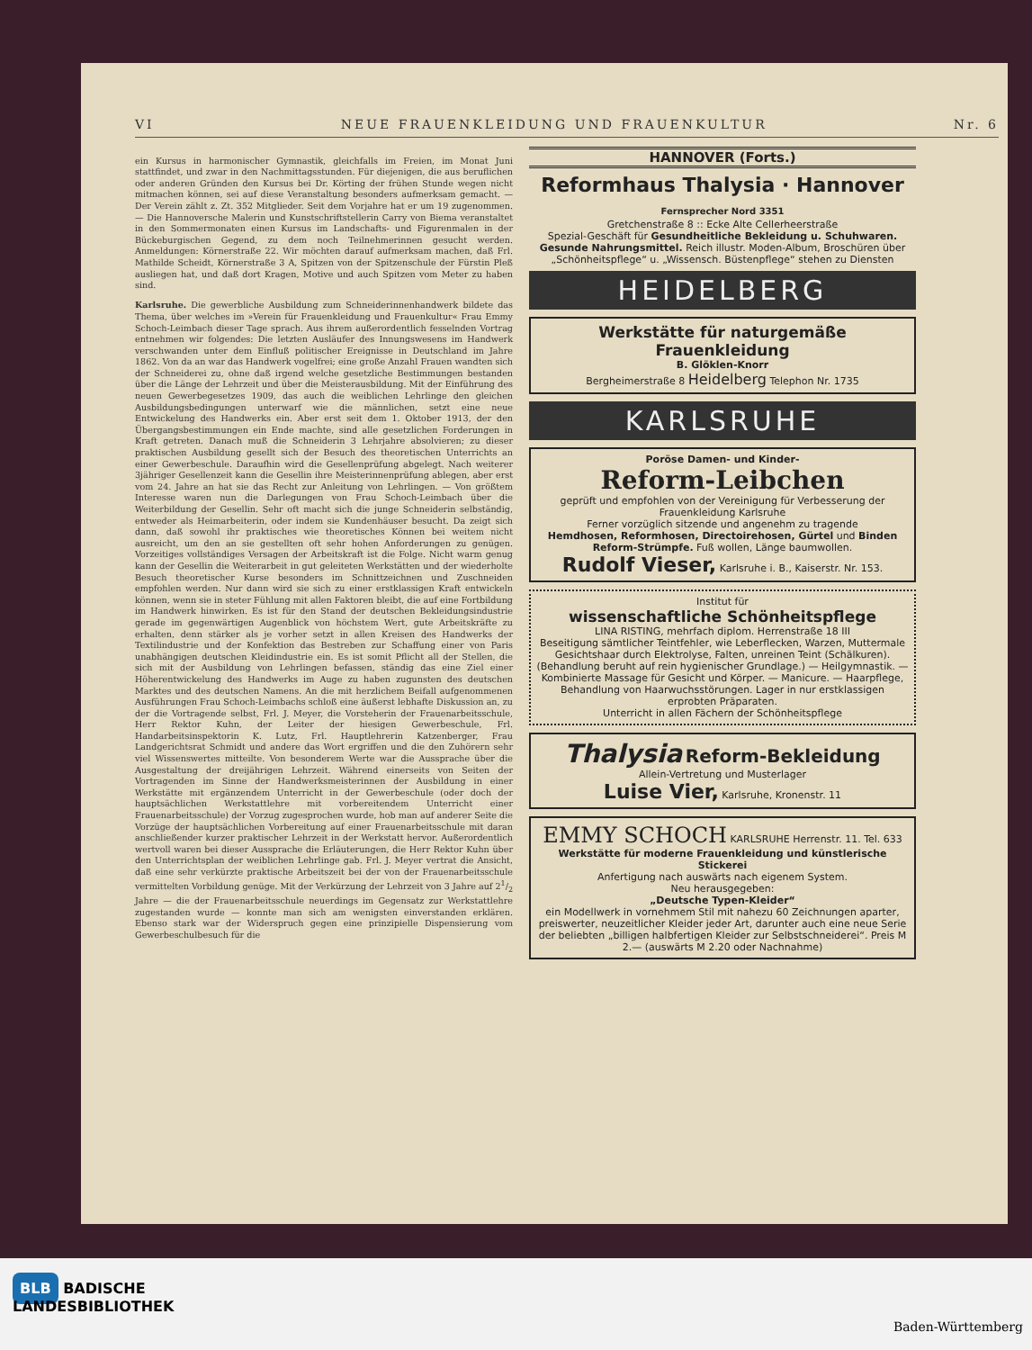VI NEUE FRAUENKLEIDUNG UND FRAUENKULTUR Nr. 6
ein Kursus in harmonischer Gymnastik, gleichfalls im Freien, im Monat Juni stattfindet, und zwar in den Nachmittagsstunden. Für diejenigen, die aus beruflichen oder anderen Gründen den Kursus bei Dr. Körting der frühen Stunde wegen nicht mitmachen können, sei auf diese Veranstaltung besonders aufmerksam gemacht. — Der Verein zählt z. Zt. 352 Mitglieder. Seit dem Vorjahre hat er um 19 zugenommen. — Die Hannoversche Malerin und Kunstschriftstellerin Carry von Biema veranstaltet in den Sommermonaten einen Kursus im Landschafts- und Figurenmalen in der Bückeburgischen Gegend, zu dem noch Teilnehmerinnen gesucht werden. Anmeldungen: Körnerstraße 22. Wir möchten darauf aufmerksam machen, daß Frl. Mathilde Scheidt, Körnerstraße 3 A, Spitzen von der Spitzenschule der Fürstin Pleß ausliegen hat, und daß dort Kragen, Motive und auch Spitzen vom Meter zu haben sind.
Karlsruhe. Die gewerbliche Ausbildung zum Schneiderinnenhandwerk bildete das Thema, über welches im »Verein für Frauenkleidung und Frauenkultur« Frau Emmy Schoch-Leimbach dieser Tage sprach. Aus ihrem außerordentlich fesselnden Vortrag entnehmen wir folgendes: Die letzten Ausläufer des Innungswesens im Handwerk verschwanden unter dem Einfluß politischer Ereignisse in Deutschland im Jahre 1862. Von da an war das Handwerk vogelfrei; eine große Anzahl Frauen wandten sich der Schneiderei zu, ohne daß irgend welche gesetzliche Bestimmungen bestanden über die Länge der Lehrzeit und über die Meisterausbildung. Mit der Einführung des neuen Gewerbegesetzes 1909, das auch die weiblichen Lehrlinge den gleichen Ausbildungsbedingungen unterwarf wie die männlichen, setzt eine neue Entwickelung des Handwerks ein. Aber erst seit dem 1. Oktober 1913, der den Übergangsbestimmungen ein Ende machte, sind alle gesetzlichen Forderungen in Kraft getreten. Danach muß die Schneiderin 3 Lehrjahre absolvieren; zu dieser praktischen Ausbildung gesellt sich der Besuch des theoretischen Unterrichts an einer Gewerbeschule. Daraufhin wird die Gesellenprüfung abgelegt. Nach weiterer 3jähriger Gesellenzeit kann die Gesellin ihre Meisterinnenprüfung ablegen, aber erst vom 24. Jahre an hat sie das Recht zur Anleitung von Lehrlingen. — Von größtem Interesse waren nun die Darlegungen von Frau Schoch-Leimbach über die Weiterbildung der Gesellin. Sehr oft macht sich die junge Schneiderin selbständig, entweder als Heimarbeiterin, oder indem sie Kundenhäuser besucht. Da zeigt sich dann, daß sowohl ihr praktisches wie theoretisches Können bei weitem nicht ausreicht, um den an sie gestellten oft sehr hohen Anforderungen zu genügen. Vorzeitiges vollständiges Versagen der Arbeitskraft ist die Folge. Nicht warm genug kann der Gesellin die Weiterarbeit in gut geleiteten Werkstätten und der wiederholte Besuch theoretischer Kurse besonders im Schnittzeichnen und Zuschneiden empfohlen werden. Nur dann wird sie sich zu einer erstklassigen Kraft entwickeln können, wenn sie in steter Fühlung mit allen Faktoren bleibt, die auf eine Fortbildung im Handwerk hinwirken. Es ist für den Stand der deutschen Bekleidungsindustrie gerade im gegenwärtigen Augenblick von höchstem Wert, gute Arbeitskräfte zu erhalten, denn stärker als je vorher setzt in allen Kreisen des Handwerks der Textilindustrie und der Konfektion das Bestreben zur Schaffung einer von Paris unabhängigen deutschen Kleidindustrie ein. Es ist somit Pflicht all der Stellen, die sich mit der Ausbildung von Lehrlingen befassen, ständig das eine Ziel einer Höherentwickelung des Handwerks im Auge zu haben zugunsten des deutschen Marktes und des deutschen Namens. An die mit herzlichem Beifall aufgenommenen Ausführungen Frau Schoch-Leimbachs schloß eine äußerst lebhafte Diskussion an, zu der die Vortragende selbst, Frl. J. Meyer, die Vorsteherin der Frauenarbeitsschule, Herr Rektor Kuhn, der Leiter der hiesigen Gewerbeschule, Frl. Handarbeitsinspektorin K. Lutz, Frl. Hauptlehrerin Katzenberger, Frau Landgerichtsrat Schmidt und andere das Wort ergriffen und die den Zuhörern sehr viel Wissenswertes mitteilte. Von besonderem Werte war die Aussprache über die Ausgestaltung der dreijährigen Lehrzeit. Während einerseits von Seiten der Vortragenden im Sinne der Handwerksmeisterinnen der Ausbildung in einer Werkstätte mit ergänzendem Unterricht in der Gewerbeschule (oder doch der hauptsächlichen Werkstattlehre mit vorbereitendem Unterricht einer Frauenarbeitsschule) der Vorzug zugesprochen wurde, hob man auf anderer Seite die Vorzüge der hauptsächlichen Vorbereitung auf einer Frauenarbeitsschule mit daran anschließender kurzer praktischer Lehrzeit in der Werkstatt hervor. Außerordentlich wertvoll waren bei dieser Aussprache die Erläuterungen, die Herr Rektor Kuhn über den Unterrichtsplan der weiblichen Lehrlinge gab. Frl. J. Meyer vertrat die Ansicht, daß eine sehr verkürzte praktische Arbeitszeit bei der von der Frauenarbeitsschule vermittelten Vorbildung genüge. Mit der Verkürzung der Lehrzeit von 3 Jahre auf 21/2 Jahre — die der Frauenarbeitsschule neuerdings im Gegensatz zur Werkstattlehre zugestanden wurde — konnte man sich am wenigsten einverstanden erklären. Ebenso stark war der Widerspruch gegen eine prinzipielle Dispensierung vom Gewerbeschulbesuch für die
HANNOVER (Forts.)
Reformhaus Thalysia · Hannover Fernsprecher Nord 3351
Gretchenstraße 8 :: Ecke Alte Cellerheerstraße
Spezial-Geschäft für Gesundheitliche Bekleidung u. Schuhwaren.
Gesunde Nahrungsmittel. Reich illustr. Moden-Album, Broschüren über „Schönheitspflege“ u. „Wissensch. Büstenpflege“ stehen zu Diensten
HEIDELBERG
Werkstätte für naturgemäße Frauenkleidung
B. Glöklen-Knorr
Bergheimerstraße 8 Heidelberg Telephon Nr. 1735
KARLSRUHE
Poröse Damen- und Kinder-
Reform-Leibchen
geprüft und empfohlen von der Vereinigung für Verbesserung der Frauenkleidung Karlsruhe
Ferner vorzüglich sitzende und angenehm zu tragende
Hemdhosen, Reformhosen, Directoirehosen, Gürtel und Binden
Reform-Strümpfe. Fuß wollen, Länge baumwollen.
Rudolf Vieser, Karlsruhe i. B., Kaiserstr. Nr. 153.
Institut für
wissenschaftliche Schönheitspflege
LINA RISTING, mehrfach diplom. Herrenstraße 18 III
Beseitigung sämtlicher Teintfehler, wie Leberflecken, Warzen, Muttermale Gesichtshaar durch Elektrolyse, Falten, unreinen Teint (Schälkuren). (Behandlung beruht auf rein hygienischer Grundlage.) — Heilgymnastik. — Kombinierte Massage für Gesicht und Körper. — Manicure. — Haarpflege, Behandlung von Haarwuchsstörungen. Lager in nur erstklassigen erprobten Präparaten.
Unterricht in allen Fächern der Schönheitspflege
Thalysia Reform-Bekleidung
Allein-Vertretung und Musterlager
Luise Vier, Karlsruhe, Kronenstr. 11
EMMY SCHOCH KARLSRUHE Herrenstr. 11. Tel. 633
Werkstätte für moderne Frauenkleidung und künstlerische Stickerei
Anfertigung nach auswärts nach eigenem System.
Neu herausgegeben:
„Deutsche Typen-Kleider“
ein Modellwerk in vornehmem Stil mit nahezu 60 Zeichnungen aparter, preiswerter, neuzeitlicher Kleider jeder Art, darunter auch eine neue Serie der beliebten „billigen halbfertigen Kleider zur Selbstschneiderei“. Preis M 2.— (auswärts M 2.20 oder Nachnahme)
BLB BADISCHE
LANDESBIBLIOTHEK
Baden-Württemberg